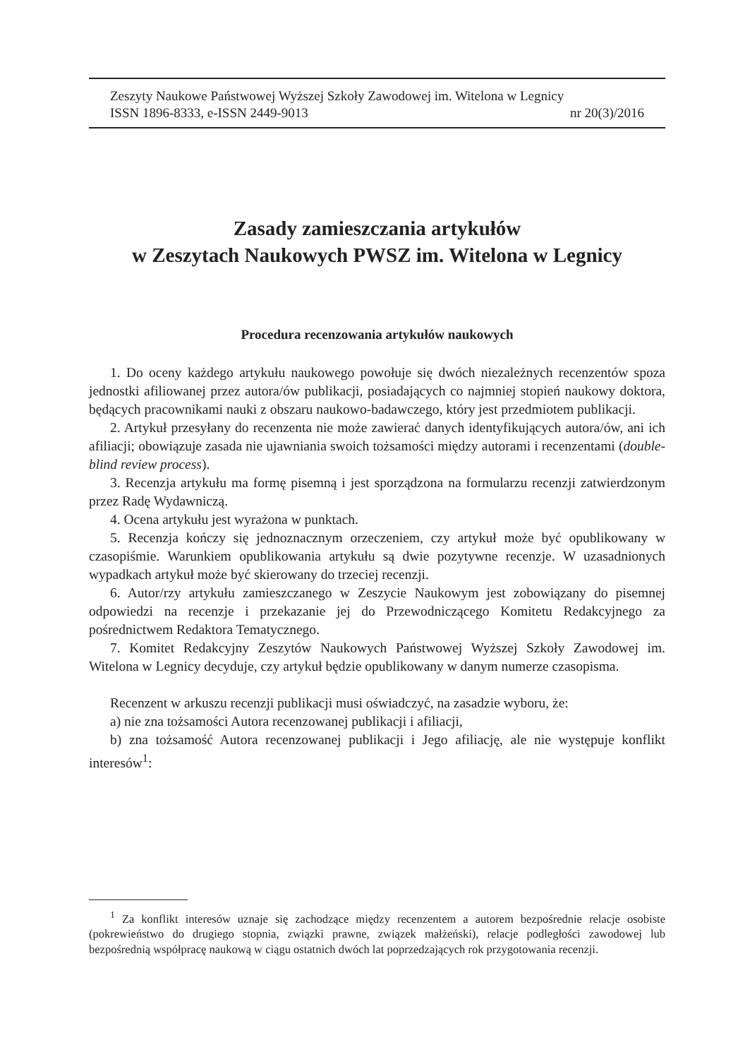Zeszyty Naukowe Państwowej Wyższej Szkoły Zawodowej im. Witelona w Legnicy
ISSN 1896-8333, e-ISSN 2449-9013 nr 20(3)/2016
Zasady zamieszczania artykułów
w Zeszytach Naukowych PWSZ im. Witelona w Legnicy
Procedura recenzowania artykułów naukowych
1. Do oceny każdego artykułu naukowego powołuje się dwóch niezależnych recenzentów spoza jednostki afiliowanej przez autora/ów publikacji, posiadających co najmniej stopień naukowy doktora, będących pracownikami nauki z obszaru naukowo-badawczego, który jest przedmiotem publikacji.
2. Artykuł przesyłany do recenzenta nie może zawierać danych identyfikujących autora/ów, ani ich afiliacji; obowiązuje zasada nie ujawniania swoich tożsamości między autorami i recenzentami (double-blind review process).
3. Recenzja artykułu ma formę pisemną i jest sporządzona na formularzu recenzji zatwierdzonym przez Radę Wydawniczą.
4. Ocena artykułu jest wyrażona w punktach.
5. Recenzja kończy się jednoznacznym orzeczeniem, czy artykuł może być opublikowany w czasopiśmie. Warunkiem opublikowania artykułu są dwie pozytywne recenzje. W uzasadnionych wypadkach artykuł może być skierowany do trzeciej recenzji.
6. Autor/rzy artykułu zamieszczanego w Zeszycie Naukowym jest zobowiązany do pisemnej odpowiedzi na recenzje i przekazanie jej do Przewodniczącego Komitetu Redakcyjnego za pośrednictwem Redaktora Tematycznego.
7. Komitet Redakcyjny Zeszytów Naukowych Państwowej Wyższej Szkoły Zawodowej im. Witelona w Legnicy decyduje, czy artykuł będzie opublikowany w danym numerze czasopisma.
Recenzent w arkuszu recenzji publikacji musi oświadczyć, na zasadzie wyboru, że:
a) nie zna tożsamości Autora recenzowanej publikacji i afiliacji,
b) zna tożsamość Autora recenzowanej publikacji i Jego afiliację, ale nie występuje konflikt interesów<sup>1</sup>:
<sup>1</sup> Za konflikt interesów uznaje się zachodzące między recenzentem a autorem bezpośrednie relacje osobiste (pokrewieństwo do drugiego stopnia, związki prawne, związek małżeński), relacje podległości zawodowej lub bezpośrednią współpracę naukową w ciągu ostatnich dwóch lat poprzedzających rok przygotowania recenzji.